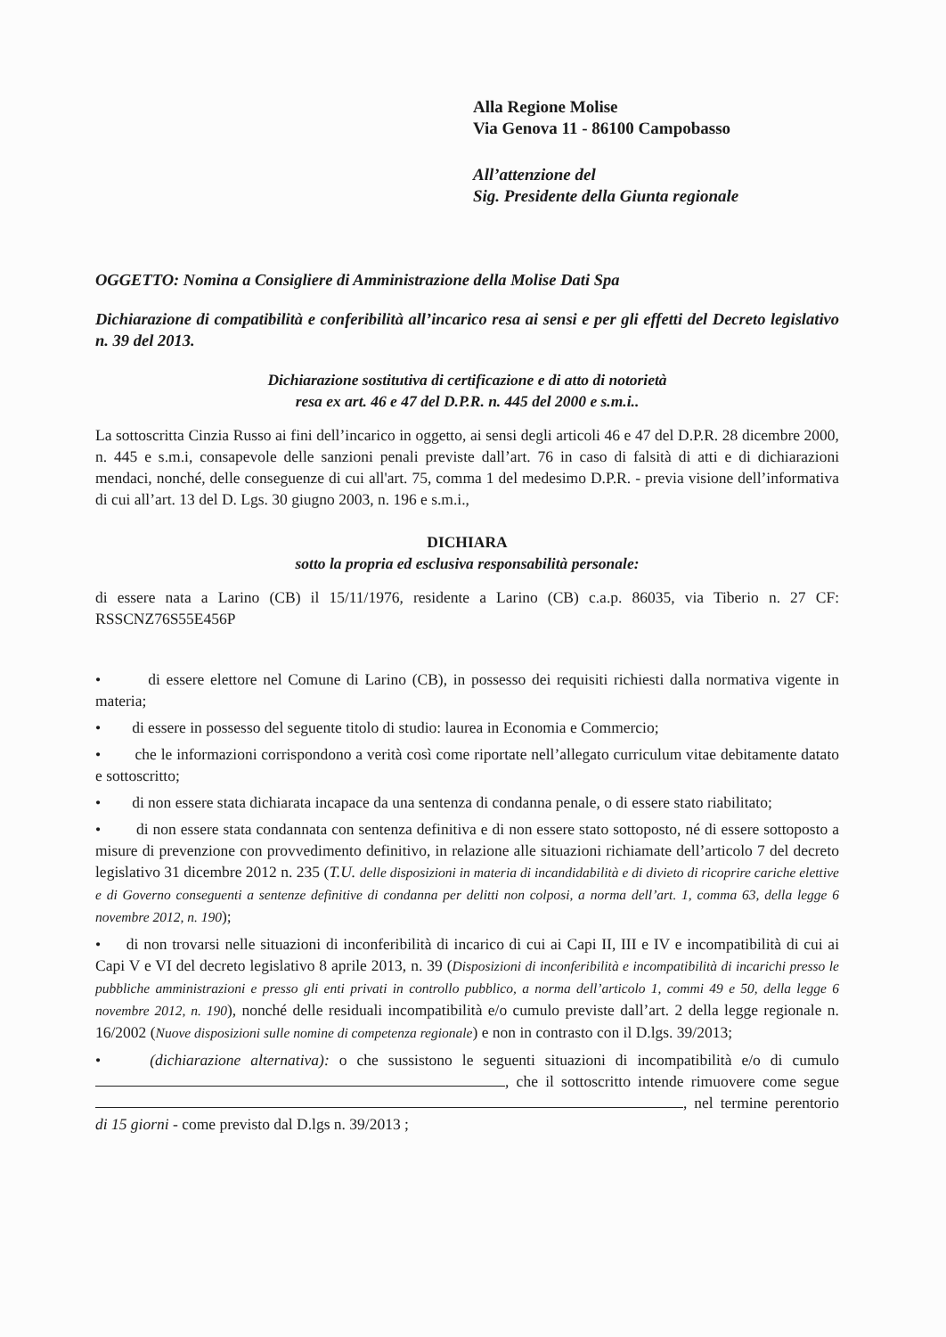Alla Regione Molise
Via Genova 11 - 86100 Campobasso
All’attenzione del
Sig. Presidente della Giunta regionale
OGGETTO: Nomina a Consigliere di Amministrazione della Molise Dati Spa
Dichiarazione di compatibilità e conferibilità all’incarico resa ai sensi e per gli effetti del Decreto legislativo n. 39 del 2013.
Dichiarazione sostitutiva di certificazione e di atto di notorietà
resa ex art. 46 e 47 del D.P.R. n. 445 del 2000 e s.m.i..
La sottoscritta Cinzia Russo ai fini dell’incarico in oggetto, ai sensi degli articoli 46 e 47 del D.P.R. 28 dicembre 2000, n. 445 e s.m.i, consapevole delle sanzioni penali previste dall’art. 76 in caso di falsità di atti e di dichiarazioni mendaci, nonché, delle conseguenze di cui all'art. 75, comma 1 del medesimo D.P.R. - previa visione dell’informativa di cui all’art. 13 del D. Lgs. 30 giugno 2003, n. 196 e s.m.i.,
DICHIARA
sotto la propria ed esclusiva responsabilità personale:
di essere nata a Larino (CB) il 15/11/1976, residente a Larino (CB) c.a.p. 86035, via Tiberio n. 27 CF: RSSCNZ76S55E456P
• di essere elettore nel Comune di Larino (CB), in possesso dei requisiti richiesti dalla normativa vigente in materia;
• di essere in possesso del seguente titolo di studio: laurea in Economia e Commercio;
• che le informazioni corrispondono a verità così come riportate nell’allegato curriculum vitae debitamente datato e sottoscritto;
• di non essere stata dichiarata incapace da una sentenza di condanna penale, o di essere stato riabilitato;
• di non essere stata condannata con sentenza definitiva e di non essere stato sottoposto, né di essere sottoposto a misure di prevenzione con provvedimento definitivo, in relazione alle situazioni richiamate dell’articolo 7 del decreto legislativo 31 dicembre 2012 n. 235 (T.U. delle disposizioni in materia di incandidabilità e di divieto di ricoprire cariche elettive e di Governo conseguenti a sentenze definitive di condanna per delitti non colposi, a norma dell’art. 1, comma 63, della legge 6 novembre 2012, n. 190);
• di non trovarsi nelle situazioni di inconferibilità di incarico di cui ai Capi II, III e IV e incompatibilità di cui ai Capi V e VI del decreto legislativo 8 aprile 2013, n. 39 (Disposizioni di inconferibilità e incompatibilità di incarichi presso le pubbliche amministrazioni e presso gli enti privati in controllo pubblico, a norma dell’articolo 1, commi 49 e 50, della legge 6 novembre 2012, n. 190), nonché delle residuali incompatibilità e/o cumulo previste dall’art. 2 della legge regionale n. 16/2002 (Nuove disposizioni sulle nomine di competenza regionale) e non in contrasto con il D.lgs. 39/2013;
• (dichiarazione alternativa): o che sussistono le seguenti situazioni di incompatibilità e/o di cumulo , che il sottoscritto intende rimuovere come segue , nel termine perentorio di 15 giorni - come previsto dal D.lgs n. 39/2013 ;